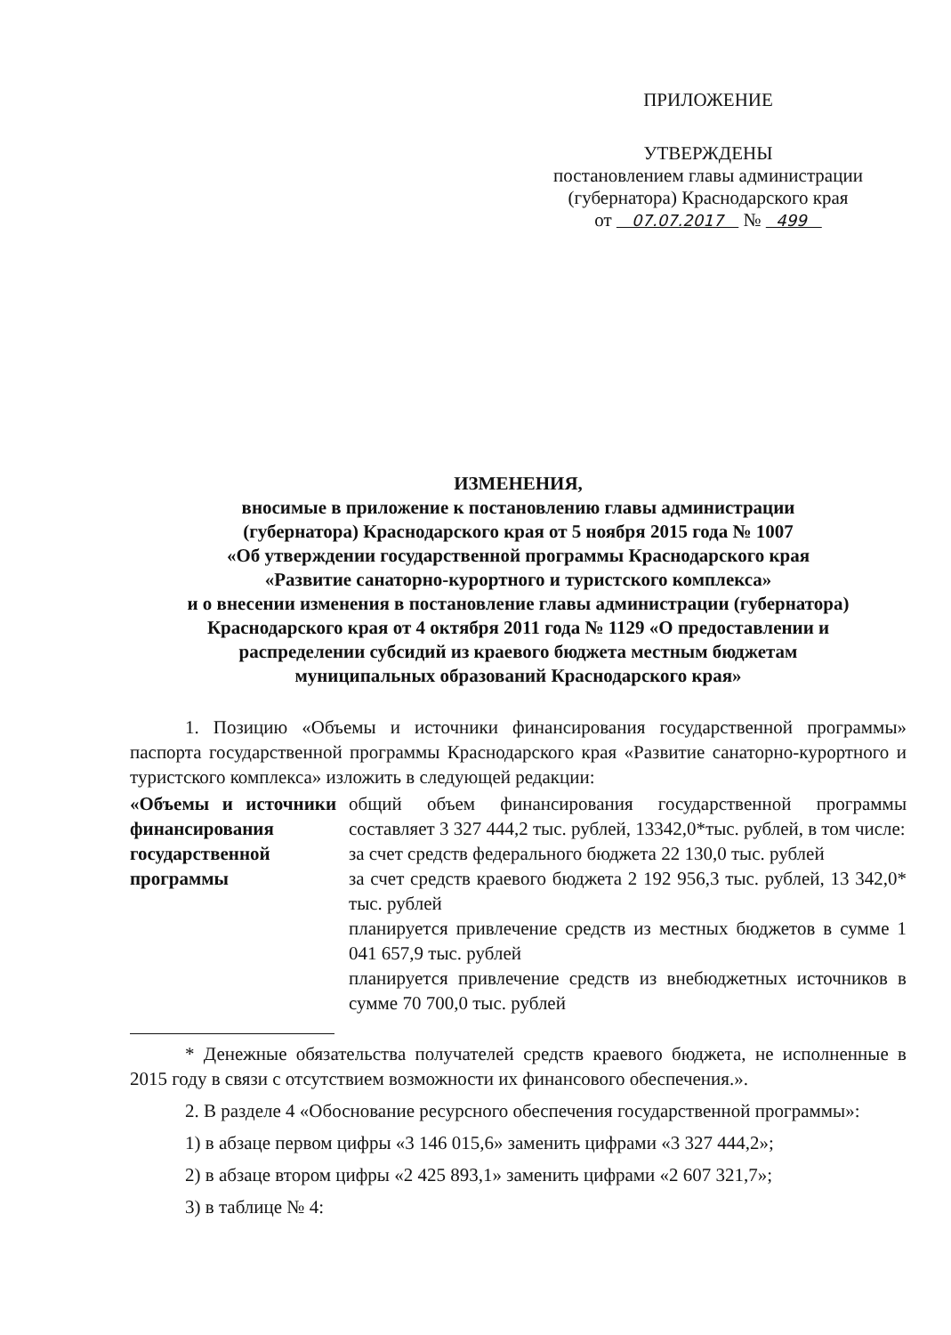ПРИЛОЖЕНИЕ
УТВЕРЖДЕНЫ
постановлением главы администрации
(губернатора) Краснодарского края
от 07.07.2017 № 499
ИЗМЕНЕНИЯ,
вносимые в приложение к постановлению главы администрации
(губернатора) Краснодарского края от 5 ноября 2015 года № 1007
«Об утверждении государственной программы Краснодарского края
«Развитие санаторно-курортного и туристского комплекса»
и о внесении изменения в постановление главы администрации (губернатора)
Краснодарского края от 4 октября 2011 года № 1129 «О предоставлении и
распределении субсидий из краевого бюджета местным бюджетам
муниципальных образований Краснодарского края»
1. Позицию «Объемы и источники финансирования государственной программы» паспорта государственной программы Краснодарского края «Развитие санаторно-курортного и туристского комплекса» изложить в следующей редакции:
| «Объемы и источники финансирования государственной программы | общий объем финансирования государственной программы составляет 3 327 444,2 тыс. рублей, 13342,0*тыс. рублей, в том числе: за счет средств федерального бюджета 22 130,0 тыс. рублей за счет средств краевого бюджета 2 192 956,3 тыс. рублей, 13 342,0* тыс. рублей планируется привлечение средств из местных бюджетов в сумме 1 041 657,9 тыс. рублей планируется привлечение средств из внебюджетных источников в сумме 70 700,0 тыс. рублей |
* Денежные обязательства получателей средств краевого бюджета, не исполненные в 2015 году в связи с отсутствием возможности их финансового обеспечения.».
2. В разделе 4 «Обоснование ресурсного обеспечения государственной программы»:
1) в абзаце первом цифры «3 146 015,6» заменить цифрами «3 327 444,2»;
2) в абзаце втором цифры «2 425 893,1» заменить цифрами «2 607 321,7»;
3) в таблице № 4: